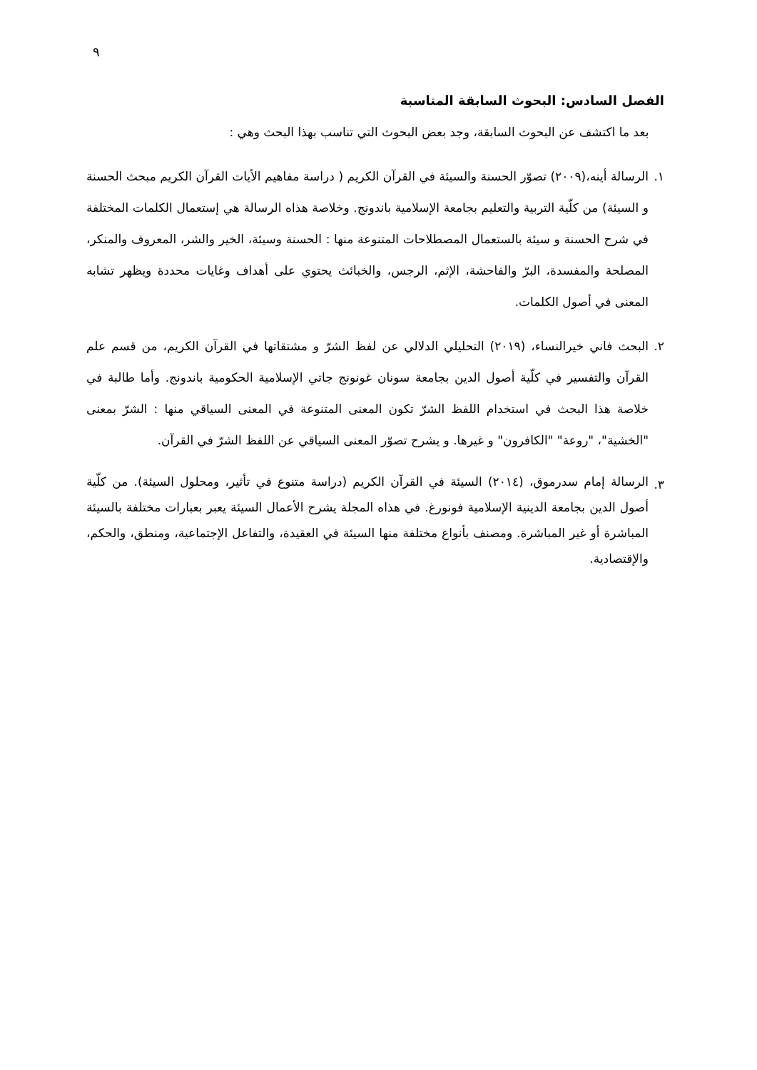٩
الفصل السادس: البحوث السابقة المناسبة
بعد ما اكتشف عن البحوث السابقة، وجد بعض البحوث التي تناسب بهذا البحث وهي :
١. الرسالة أينه،(٢٠٠٩) تصوّر الحسنة والسيئة في القرآن الكريم ( دراسة مفاهيم الأيات القرآن الكريم مبحث الحسنة و السيئة) من كلّية التربية والتعليم بجامعة الإسلامية باندونج. وخلاصة هذاه الرسالة هي إستعمال الكلمات المختلفة في شرح الحسنة و سيئة بالستعمال المصطلاحات المتنوعة منها : الحسنة وسيئة، الخير والشر، المعروف والمنكر، المصلحة والمفسدة، البرّ والفاحشة، الإثم، الرجس، والخبائث يحتوي على أهداف وغايات محددة ويظهر تشابه المعنى في أصول الكلمات.
٢. البحث فاني خيرالنساء، (٢٠١٩) التحليلي الدلالي عن لفظ الشرّ و مشتقاتها في القرآن الكريم، من قسم علم القرآن والتفسير في كلّية أصول الدين بجامعة سونان غونونج جاتي الإسلامية الحكومية باندونج. وأما طالبة في خلاصة هذا البحث في استخدام اللفظ الشرّ تكون المعنى المتنوعة في المعنى السياقي منها : الشرّ بمعنى "الخشية"، "روعة" "الكافرون" و غيرها. و يشرح تصوّر المعنى السياقي عن اللفظ الشرّ في القرآن.
٣.
الرسالة إمام سدرموق، (٢٠١٤) السيئة في القرآن الكريم (دراسة متنوع في تأثير، ومحلول السيئة). من كلّية أصول الدين بجامعة الدينية الإسلامية فونورغ. في هذاه المجلة يشرح الأعمال السيئة يعبر بعبارات مختلفة بالسيئة المباشرة أو غير المباشرة. ومصنف بأنواع مختلفة منها السيئة في العقيدة، والتفاعل الإجتماعية، ومنطق، والحكم، والإقتصادية.